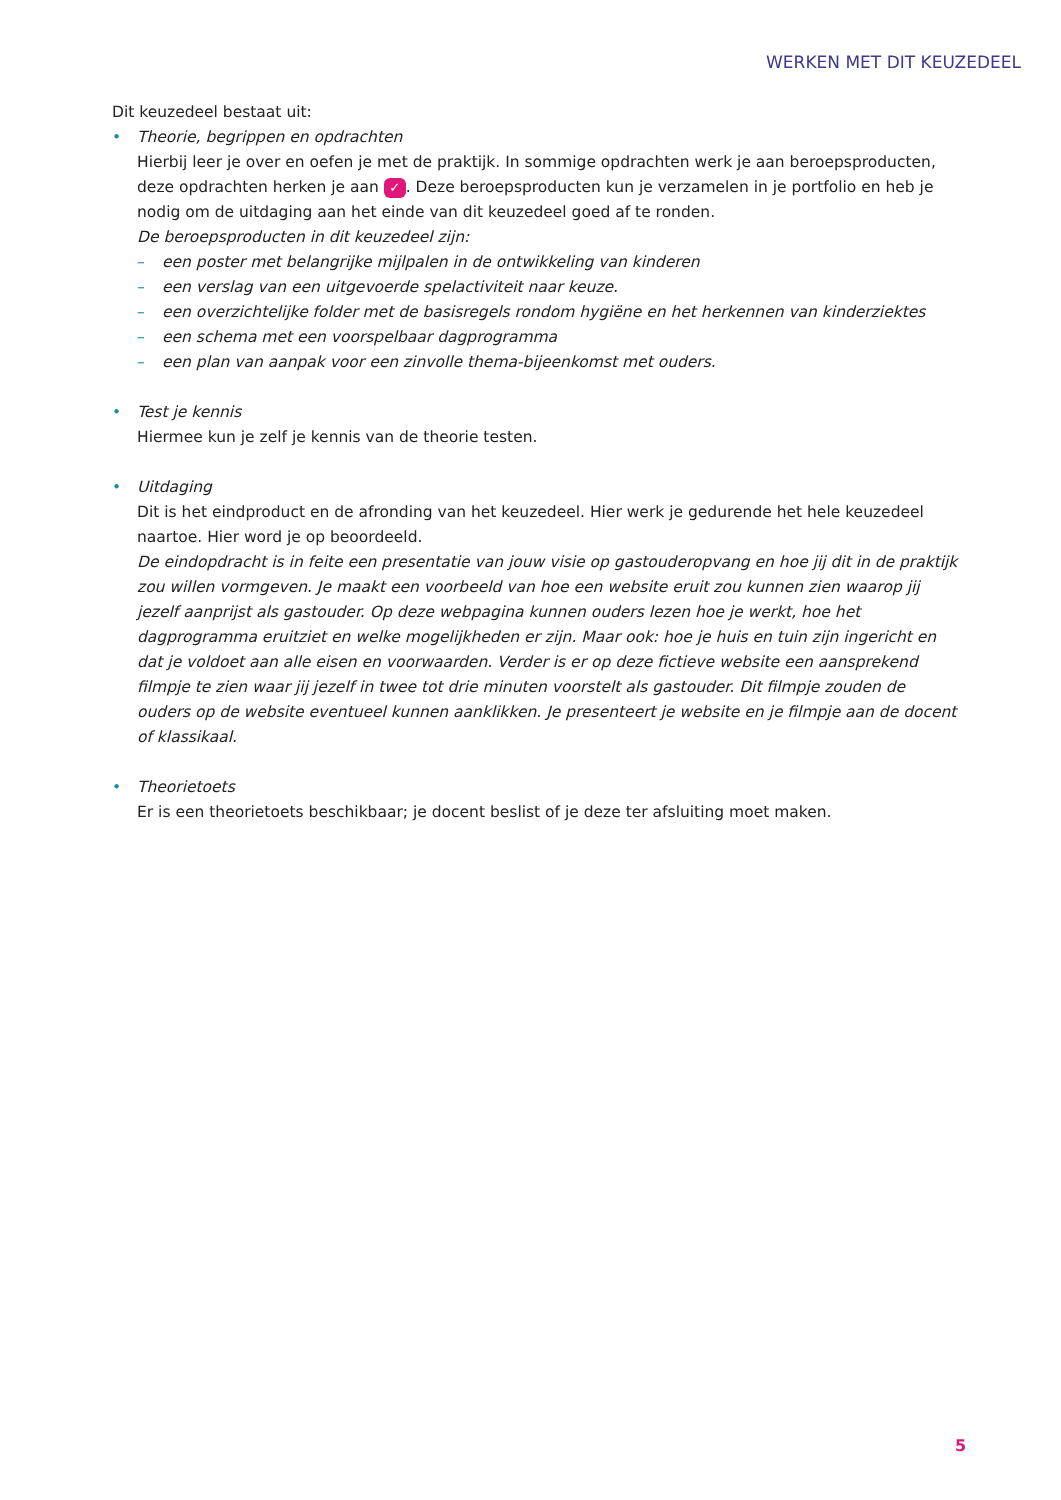WERKEN MET DIT KEUZEDEEL
Dit keuzedeel bestaat uit:
• Theorie, begrippen en opdrachten
Hierbij leer je over en oefen je met de praktijk. In sommige opdrachten werk je aan beroepsproducten, deze opdrachten herken je aan ✓. Deze beroepsproducten kun je verzamelen in je portfolio en heb je nodig om de uitdaging aan het einde van dit keuzedeel goed af te ronden.
De beroepsproducten in dit keuzedeel zijn:
– een poster met belangrijke mijlpalen in de ontwikkeling van kinderen
– een verslag van een uitgevoerde spelactiviteit naar keuze.
– een overzichtelijke folder met de basisregels rondom hygiëne en het herkennen van kinderziektes
– een schema met een voorspelbaar dagprogramma
– een plan van aanpak voor een zinvolle thema-bijeenkomst met ouders.
• Test je kennis
Hiermee kun je zelf je kennis van de theorie testen.
• Uitdaging
Dit is het eindproduct en de afronding van het keuzedeel. Hier werk je gedurende het hele keuzedeel naartoe. Hier word je op beoordeeld.
De eindopdracht is in feite een presentatie van jouw visie op gastouderopvang en hoe jij dit in de praktijk zou willen vormgeven. Je maakt een voorbeeld van hoe een website eruit zou kunnen zien waarop jij jezelf aanprijst als gastouder. Op deze webpagina kunnen ouders lezen hoe je werkt, hoe het dagprogramma eruitziet en welke mogelijkheden er zijn. Maar ook: hoe je huis en tuin zijn ingericht en dat je voldoet aan alle eisen en voorwaarden. Verder is er op deze fictieve website een aansprekend filmpje te zien waar jij jezelf in twee tot drie minuten voorstelt als gastouder. Dit filmpje zouden de ouders op de website eventueel kunnen aanklikken. Je presenteert je website en je filmpje aan de docent of klassikaal.
• Theorietoets
Er is een theorietoets beschikbaar; je docent beslist of je deze ter afsluiting moet maken.
5